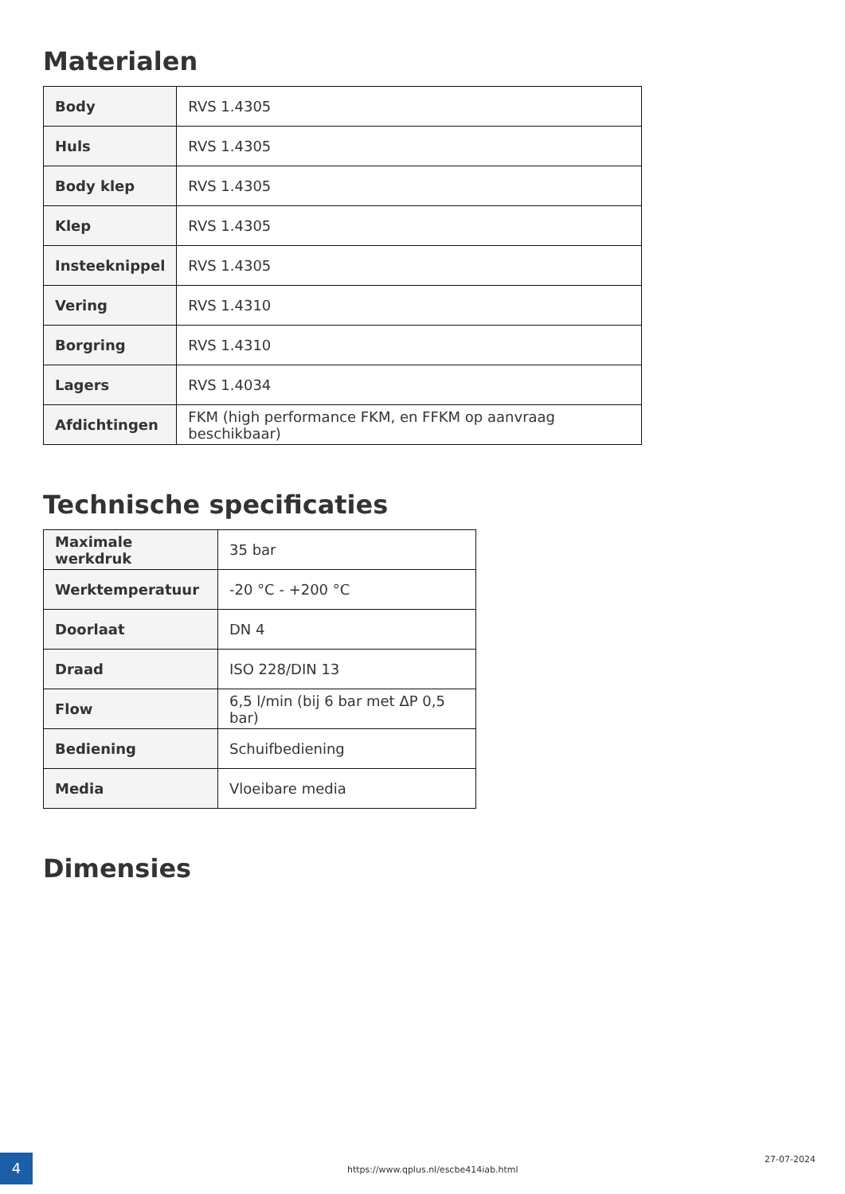Materialen
| Body | RVS 1.4305 |
| Huls | RVS 1.4305 |
| Body klep | RVS 1.4305 |
| Klep | RVS 1.4305 |
| Insteeknippel | RVS 1.4305 |
| Vering | RVS 1.4310 |
| Borgring | RVS 1.4310 |
| Lagers | RVS 1.4034 |
| Afdichtingen | FKM (high performance FKM, en FFKM op aanvraag beschikbaar) |
Technische specificaties
| Maximale werkdruk | 35 bar |
| Werktemperatuur | -20 °C - +200 °C |
| Doorlaat | DN 4 |
| Draad | ISO 228/DIN 13 |
| Flow | 6,5 l/min (bij 6 bar met ΔP 0,5 bar) |
| Bediening | Schuifbediening |
| Media | Vloeibare media |
Dimensies
4
https://www.qplus.nl/escbe414iab.html
27-07-2024